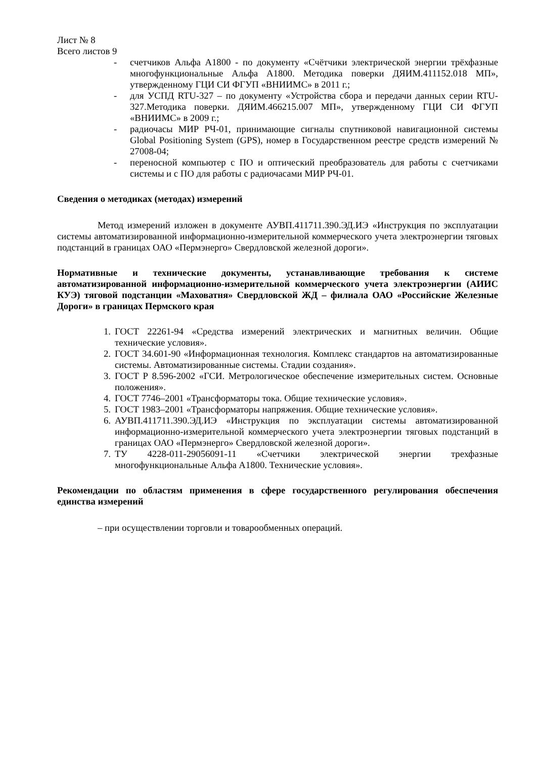Лист № 8
Всего листов 9
- счетчиков Альфа А1800 - по документу «Счётчики электрической энергии трёхфазные многофункциональные Альфа А1800. Методика поверки ДЯИМ.411152.018 МП», утвержденному ГЦИ СИ ФГУП «ВНИИМС» в 2011 г.;
- для УСПД RTU-327 – по документу «Устройства сбора и передачи данных серии RTU-327.Методика поверки. ДЯИМ.466215.007 МП», утвержденному ГЦИ СИ ФГУП «ВНИИМС» в 2009 г.;
- радиочасы МИР РЧ-01, принимающие сигналы спутниковой навигационной системы Global Positioning System (GPS), номер в Государственном реестре средств измерений № 27008-04;
- переносной компьютер с ПО и оптический преобразователь для работы с счетчиками системы и с ПО для работы с радиочасами МИР РЧ-01.
Сведения о методиках (методах) измерений
Метод измерений изложен в документе АУВП.411711.390.ЭД.ИЭ «Инструкция по эксплуатации системы автоматизированной информационно-измерительной коммерческого учета электроэнергии тяговых подстанций в границах ОАО «Пермэнерго» Свердловской железной дороги».
Нормативные и технические документы, устанавливающие требования к системе автоматизированной информационно-измерительной коммерческого учета электроэнергии (АИИС КУЭ) тяговой подстанции «Маховатня» Свердловской ЖД – филиала ОАО «Российские Железные Дороги» в границах Пермского края
1. ГОСТ 22261-94 «Средства измерений электрических и магнитных величин. Общие технические условия».
2. ГОСТ 34.601-90 «Информационная технология. Комплекс стандартов на автоматизированные системы. Автоматизированные системы. Стадии создания».
3. ГОСТ Р 8.596-2002 «ГСИ. Метрологическое обеспечение измерительных систем. Основные положения».
4. ГОСТ 7746–2001 «Трансформаторы тока. Общие технические условия».
5. ГОСТ 1983–2001 «Трансформаторы напряжения. Общие технические условия».
6. АУВП.411711.390.ЭД.ИЭ «Инструкция по эксплуатации системы автоматизированной информационно-измерительной коммерческого учета электроэнергии тяговых подстанций в границах ОАО «Пермэнерго» Свердловской железной дороги».
7. ТУ 4228-011-29056091-11 «Счетчики электрической энергии трехфазные многофункциональные Альфа А1800. Технические условия».
Рекомендации по областям применения в сфере государственного регулирования обеспечения единства измерений
– при осуществлении торговли и товарообменных операций.